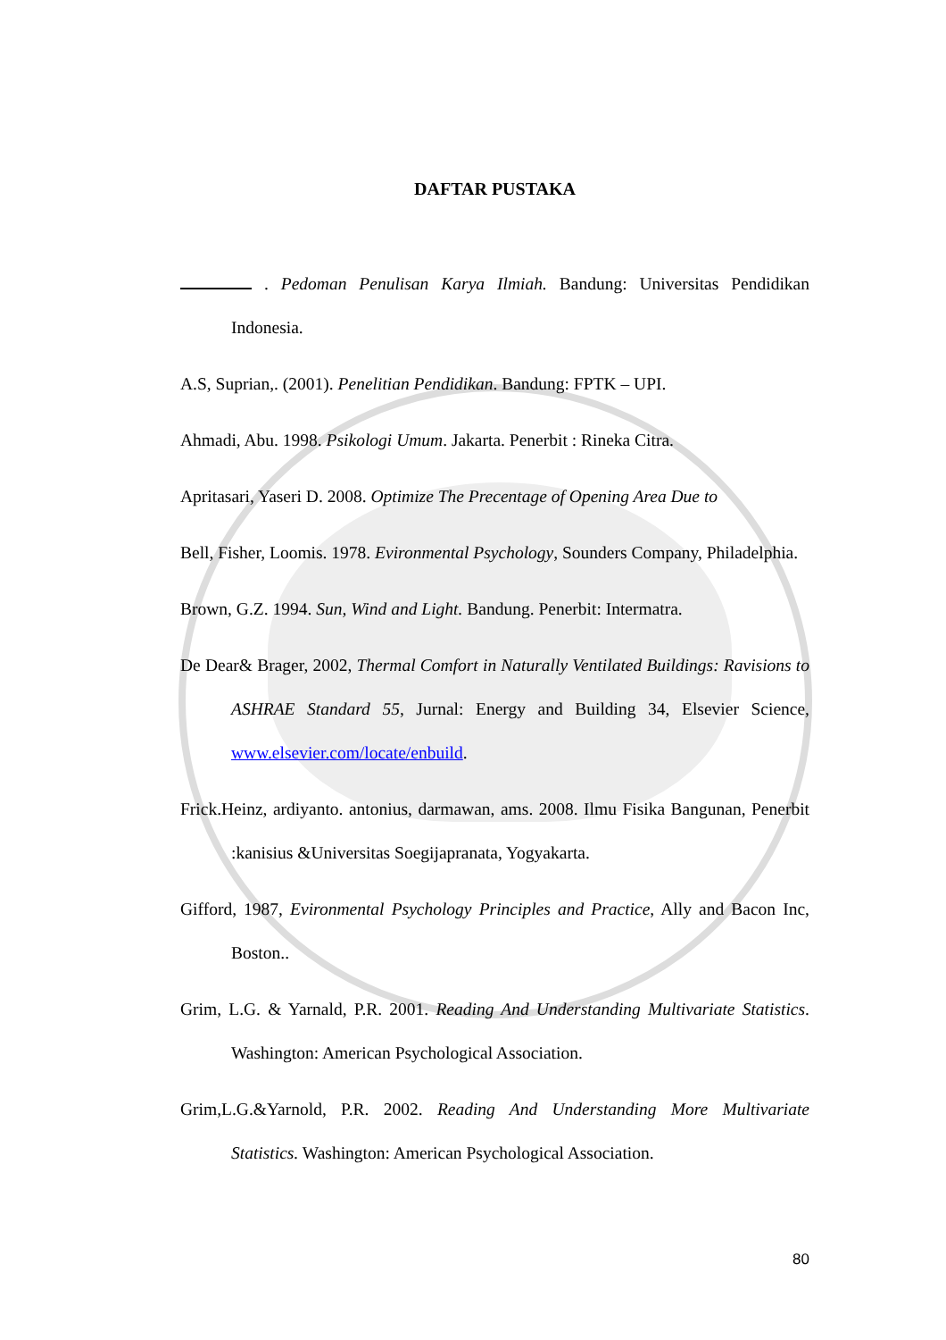DAFTAR PUSTAKA
. Pedoman Penulisan Karya Ilmiah. Bandung: Universitas Pendidikan Indonesia.
A.S, Suprian,. (2001). Penelitian Pendidikan. Bandung: FPTK – UPI.
Ahmadi, Abu. 1998. Psikologi Umum. Jakarta. Penerbit : Rineka Citra.
Apritasari, Yaseri D. 2008. Optimize The Precentage of Opening Area Due to
Bell, Fisher, Loomis. 1978. Evironmental Psychology, Sounders Company, Philadelphia.
Brown, G.Z. 1994. Sun, Wind and Light. Bandung. Penerbit: Intermatra.
De Dear& Brager, 2002, Thermal Comfort in Naturally Ventilated Buildings: Ravisions to ASHRAE Standard 55, Jurnal: Energy and Building 34, Elsevier Science, www.elsevier.com/locate/enbuild.
Frick.Heinz, ardiyanto. antonius, darmawan, ams. 2008. Ilmu Fisika Bangunan, Penerbit :kanisius &Universitas Soegijapranata, Yogyakarta.
Gifford, 1987, Evironmental Psychology Principles and Practice, Ally and Bacon Inc, Boston..
Grim, L.G. & Yarnald, P.R. 2001. Reading And Understanding Multivariate Statistics. Washington: American Psychological Association.
Grim,L.G.&Yarnold, P.R. 2002. Reading And Understanding More Multivariate Statistics. Washington: American Psychological Association.
80